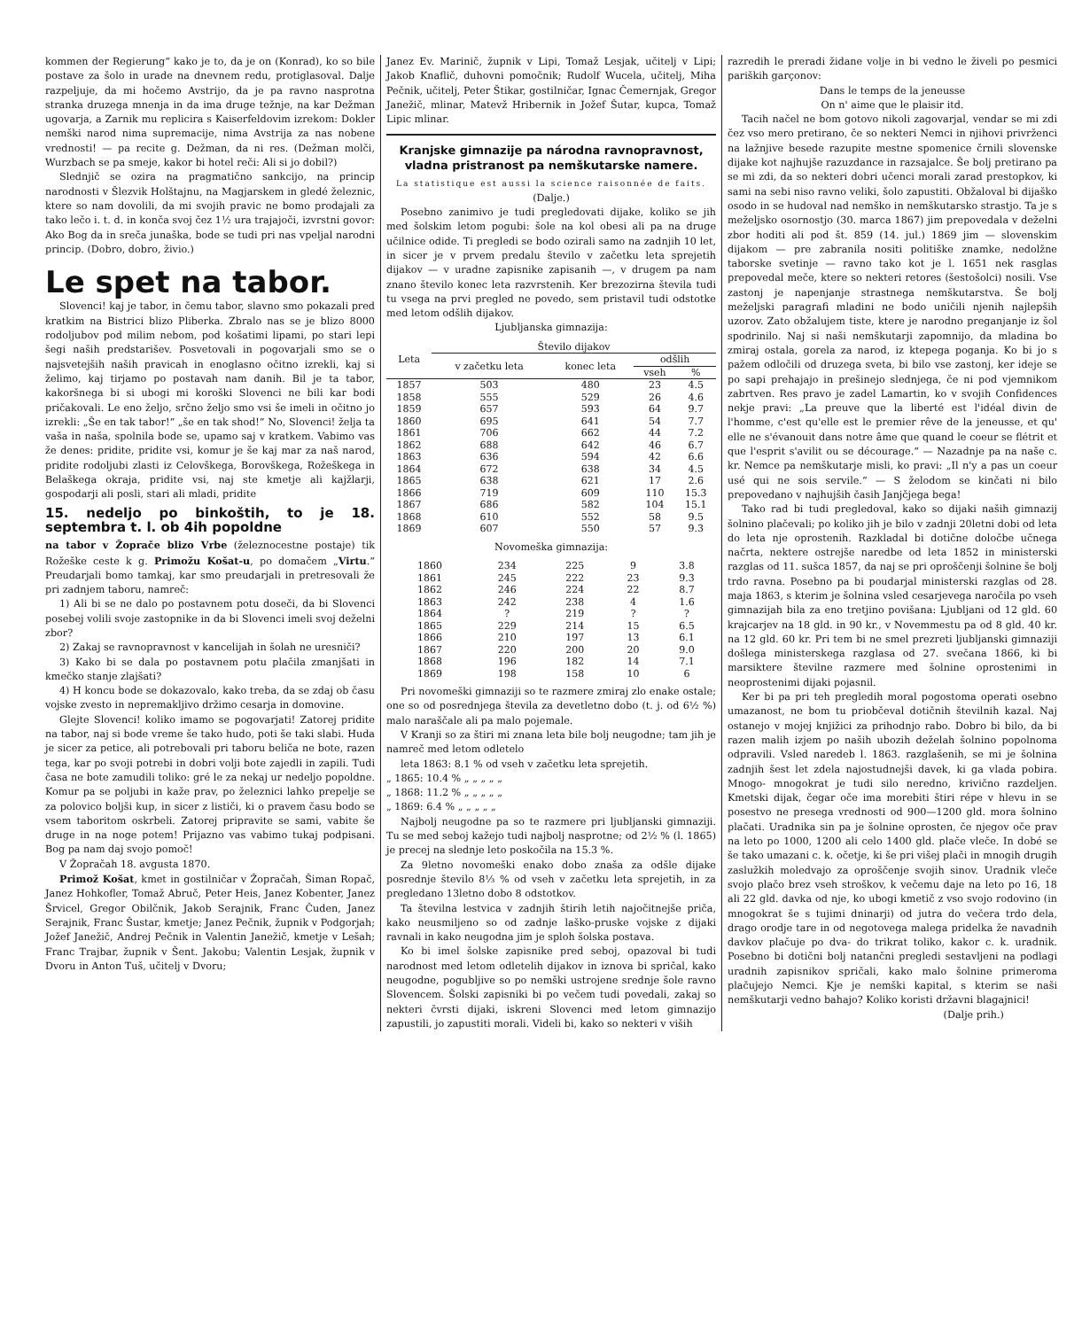kommen der Regierung“ kako je to, da je on (Konrad), ko so bile postave za šolo in urade na dnevnem redu, protiglasoval. Dalje razpeljuje, da mi hočemo Avstrijo, da je pa ravno nasprotna stranka druzega mnenja in da ima druge težnje, na kar Dežman ugovarja, a Zarnik mu replicira s Kaiserfeldovim izrekom: Dokler nemški narod nima supremacije, nima Avstrija za nas nobene vrednosti! — pa recite g. Dežman, da ni res. (Dežman molči, Wurzbach se pa smeje, kakor bi hotel reči: Ali si jo dobil?)
Slednjič se ozira na pragmatično sankcijo, na princip narodnosti v Šlezvik Holštajnu, na Magjarskem in gledé železnic, ktere so nam dovolili, da mi svojih pravic ne bomo prodajali za tako lečo i. t. d. in konča svoj čez 1½ ura trajajoči, izvrstni govor: Ako Bog da in sreča junaška, bode se tudi pri nas vpeljal narodni princip. (Dobro, dobro, živio.)
Le spet na tabor.
Slovenci! kaj je tabor, in čemu tabor, slavno smo pokazali pred kratkim na Bistrici blizo Pliberka. Zbralo nas se je blizo 8000 rodoljubov pod milim nebom, pod košatimi lipami, po stari lepi šegi naših predstarišev. Posvetovali in pogovarjali smo se o najsvetejših naših pravicah in enoglasno očitno izrekli, kaj si želimo, kaj tirjamo po postavah nam danih. Bil je ta tabor, kakoršnega bi si ubogi mi koroški Slovenci ne bili kar bodi pričakovali. Le eno željo, srčno željo smo vsi še imeli in očitno jo izrekli: „Še en tak tabor!“ „še en tak shod!“ No, Slovenci! želja ta vaša in naša, spolnila bode se, upamo saj v kratkem. Vabimo vas že denes: pridite, pridite vsi, komur je še kaj mar za naš narod, pridite rodoljubi zlasti iz Celovškega, Borovškega, Rožeškega in Belaškega okraja, pridite vsi, naj ste kmetje ali kajžlarji, gospodarji ali posli, stari ali mladi, pridite
15. nedeljo po binkoštih, to je 18. septembra t. l. ob 4ih popoldne
na tabor v Žoprače blizo Vrbe (železnocestne postaje) tik Rožeške ceste k g. Primožu Košat-u, po domačem „Virtu.“ Preudarjali bomo tamkaj, kar smo preudarjali in pretresovali že pri zadnjem taboru, namreč:
1) Ali bi se ne dalo po postavnem potu doseči, da bi Slovenci posebej volili svoje zastopnike in da bi Slovenci imeli svoj deželni zbor?
2) Zakaj se ravnopravnost v kancelijah in šolah ne uresniči?
3) Kako bi se dala po postavnem potu plačila zmanjšati in kmečko stanje zlajšati?
4) H koncu bode se dokazovalo, kako treba, da se zdaj ob času vojske zvesto in nepremakljivo držimo cesarja in domovine.
Glejte Slovenci! koliko imamo se pogovarjati! Zatorej pridite na tabor, naj si bode vreme še tako hudo, poti še taki slabi. Huda je sicer za petice, ali potrebovali pri taboru beliča ne bote, razen tega, kar po svoji potrebi in dobri volji bote zajedli in zapili. Tudi časa ne bote zamudili toliko: gré le za nekaj ur nedeljo popoldne. Komur pa se poljubi in kaže prav, po železnici lahko prepelje se za polovico boljši kup, in sicer z lističi, ki o pravem času bodo se vsem taboritom oskrbeli. Zatorej pripravite se sami, vabite še druge in na noge potem! Prijazno vas vabimo tukaj podpisani. Bog pa nam daj svojo pomoč!
V Žopračah 18. avgusta 1870.
Primož Košat, kmet in gostilničar v Žopračah, Šiman Ropač, Janez Hohkofler, Tomaž Abruč, Peter Heis, Janez Kobenter, Janez Šrvicel, Gregor Obilčnik, Jakob Serajnik, Franc Čuden, Janez Serajnik, Franc Šustar, kmetje; Janez Pečnik, župnik v Podgorjah; Jožef Janežič, Andrej Pečnik in Valentin Janežič, kmetje v Lešah; Franc Trajbar, župnik v Šent. Jakobu; Valentin Lesjak, župnik v Dvoru in Anton Tuš, učitelj v Dvoru;
Janez Ev. Marinič, župnik v Lipi, Tomaž Lesjak, učitelj v Lipi; Jakob Knaflič, duhovni pomočnik; Rudolf Wucela, učitelj, Miha Pečnik, učitelj, Peter Štikar, gostilničar, Ignac Čemernjak, Gregor Janežič, mlinar, Matevž Hribernik in Jožef Šutar, kupca, Tomaž Lipic mlinar.
Kranjske gimnazije pa národna ravnopravnost, vladna pristranost pa nemškutarske namere.
La statistique est aussi la science raisonnée de faits.
(Dalje.)
Posebno zanimivo je tudi pregledovati dijake, koliko se jih med šolskim letom pogubi: šole na kol obesi ali pa na druge učilnice odide. Ti pregledi se bodo ozirali samo na zadnjih 10 let, in sicer je v prvem predalu število v začetku leta sprejetih dijakov — v uradne zapisnike zapisanih —, v drugem pa nam znano število konec leta razvrstenih. Ker brezozirna števila tudi tu vsega na prvi pregled ne povedo, sem pristavil tudi odstotke med letom odšlih dijakov.
Ljubljanska gimnazija:
| Leta | Število dijakov | | | |
| --- | --- | --- | --- | --- |
| | v začetku leta | konec leta | odšlih | |
| | | | vseh | % |
| 1857 | 503 | 480 | 23 | 4.5 |
| 1858 | 555 | 529 | 26 | 4.6 |
| 1859 | 657 | 593 | 64 | 9.7 |
| 1860 | 695 | 641 | 54 | 7.7 |
| 1861 | 706 | 662 | 44 | 7.2 |
| 1862 | 688 | 642 | 46 | 6.7 |
| 1863 | 636 | 594 | 42 | 6.6 |
| 1864 | 672 | 638 | 34 | 4.5 |
| 1865 | 638 | 621 | 17 | 2.6 |
| 1866 | 719 | 609 | 110 | 15.3 |
| 1867 | 686 | 582 | 104 | 15.1 |
| 1868 | 610 | 552 | 58 | 9.5 |
| 1869 | 607 | 550 | 57 | 9.3 |
Novomeška gimnazija:
| 1860 | 234 | 225 | 9 | 3.8 |
| 1861 | 245 | 222 | 23 | 9.3 |
| 1862 | 246 | 224 | 22 | 8.7 |
| 1863 | 242 | 238 | 4 | 1.6 |
| 1864 | ? | 219 | ? | ? |
| 1865 | 229 | 214 | 15 | 6.5 |
| 1866 | 210 | 197 | 13 | 6.1 |
| 1867 | 220 | 200 | 20 | 9.0 |
| 1868 | 196 | 182 | 14 | 7.1 |
| 1869 | 198 | 158 | 10 | 6 |
Pri novomeški gimnaziji so te razmere zmiraj zlo enake ostale; one so od posrednjega števila za devetletno dobo (t. j. od 6½ %) malo naraščale ali pa malo pojemale.
V Kranji so za štiri mi znana leta bile bolj neugodne; tam jih je namreč med letom odletelo
leta 1863: 8.1 % od vseh v začetku leta sprejetih.
„ 1865: 10.4 % „ „ „ „ „
„ 1868: 11.2 % „ „ „ „ „
„ 1869: 6.4 % „ „ „ „ „
Najbolj neugodne pa so te razmere pri ljubljanski gimnaziji. Tu se med seboj kažejo tudi najbolj nasprotne; od 2½ % (l. 1865) je precej na slednje leto poskočila na 15.3 %.
Za 9letno novomeški enako dobo znaša za odšle dijake posrednje število 8⅓ % od vseh v začetku leta sprejetih, in za pregledano 13letno dobo 8 odstotkov.
Ta številna lestvica v zadnjih štirih letih najočitnejše priča, kako neusmiljeno so od zadnje laško-pruske vojske z dijaki ravnali in kako neugodna jim je sploh šolska postava.
Ko bi imel šolske zapisnike pred seboj, opazoval bi tudi narodnost med letom odletelih dijakov in iznova bi spričal, kako neugodne, pogubljive so po nemški ustrojene srednje šole ravno Slovencem. Šolski zapisniki bi po večem tudi povedali, zakaj so nekteri čvrsti dijaki, iskreni Slovenci med letom gimnazijo zapustili, jo zapustiti morali. Videli bi, kako so nekteri v viših
razredih le preradi židane volje in bi vedno le živeli po pesmici pariških garçonov:
Dans le temps de la jeneusse
On n' aime que le plaisir itd.
Tacih načel ne bom gotovo nikoli zagovarjal, vendar se mi zdi čez vso mero pretirano, če so nekteri Nemci in njihovi privrženci na lažnjive besede razupite mestne spomenice črnili slovenske dijake kot najhujše razuzdance in razsajalce. Še bolj pretirano pa se mi zdi, da so nekteri dobri učenci morali zarad prestopkov, ki sami na sebi niso ravno veliki, šolo zapustiti. Obžaloval bi dijaško osodo in se hudoval nad nemško in nemškutarsko strastjo. Ta je s meželjsko osornostjo (30. marca 1867) jim prepovedala v deželni zbor hoditi ali pod št. 859 (14. jul.) 1869 jim — slovenskim dijakom — pre zabranila nositi politiške znamke, nedolžne taborske svetinje — ravno tako kot je l. 1651 nek rasglas prepovedal meče, ktere so nekteri retores (šestošolci) nosili. Vse zastonj je napenjanje strastnega nemškutarstva. Še bolj meželjski paragrafi mladini ne bodo uničili njenih najlepših uzorov. Zato obžalujem tiste, ktere je narodno preganjanje iz šol spodrinilo. Naj si naši nemškutarji zapomnijo, da mladina bo zmiraj ostala, gorela za narod, iz ktерega poganja. Ko bi jo s pažem odločili od druzega sveta, bi bilo vse zastonj, ker ideje se po sapi prehajajo in prešinejo slednjega, če ni pod vjemnikom zabrtven. Res pravo je zadel Lamartin, ko v svojih Confidences nekje pravi: „La preuve que la liberté est l'idéal divin de l'homme, c'est qu'elle est le premier rêve de la jeneusse, et qu' elle ne s'évanouit dans notre âme que quand le coeur se flétrit et que l'esprit s'avilit ou se décourage.“ — Nazadnje pa na naše c. kr. Nemce pa nemškutarje misli, ko pravi: „Il n'y a pas un coeur usé qui ne sois servile.“ — S želodom se kinčati ni bilo prepovedano v najhujših časih Janjčjega bega!
Tako rad bi tudi pregledoval, kako so dijaki naših gimnazij šolnino plačevali; po koliko jih je bilo v zadnji 20letni dobi od leta do leta nje oprostenih. Razkladal bi dotične določbe učnega načrta, nektere ostrejše naredbe od leta 1852 in ministerski razglas od 11. sušca 1857, da naj se pri oproščenji šolnine še bolj trdo ravna. Posebno pa bi poudarjal ministerski razglas od 28. maja 1863, s kterim je šolnina vsled cesarjevega naročila po vseh gimnazijah bila za eno tretjino povišana: Ljubljani od 12 gld. 60 krajcarjev na 18 gld. in 90 kr., v Novemmestu pa od 8 gld. 40 kr. na 12 gld. 60 kr. Pri tem bi ne smel prezreti ljubljanski gimnaziji došlega ministerskega razglasa od 27. svečana 1866, ki bi marsiktere številne razmere med šolnine oprostenimi in neoprostenimi dijaki pojasnil.
Ker bi pa pri teh pregledih moral pogostoma operati osebno umazanost, ne bom tu priobčeval dotičnih številnih kazal. Naj ostanejo v mojej knjižici za prihodnjo rabo. Dobro bi bilo, da bi razen malih izjem po naših ubozih deželah šolnino popolnoma odpravili. Vsled naredeb l. 1863. razglašenih, se mi je šolnina zadnjih šest let zdela najostudnejši davek, ki ga vlada pobira. Mnogo- mnogokrat je tudi silo neredno, krivično razdeljen. Kmetski dijak, čegar oče ima morebiti štiri répe v hlevu in se posestvo ne presega vrednosti od 900—1200 gld. mora šolnino plačati. Uradnika sin pa je šolnine oprosten, če njegov oče prav na leto po 1000, 1200 ali celo 1400 gld. plače vleče. In dobé se še tako umazani c. k. očetje, ki še pri višej plači in mnogih drugih zaslužkih moledvajo za oproščenje svojih sinov. Uradnik vleče svojo plačo brez vseh stroškov, k večemu daje na leto po 16, 18 ali 22 gld. davka od nje, ko ubogi kmetič z vso svojo rodovino (in mnogokrat še s tujimi dninarji) od jutra do večera trdo dela, drago orodje tare in od negotovega malega pridelka že navadnih davkov plačuje po dva- do trikrat toliko, kakor c. k. uradnik. Posebno bi dotični bolj natančni pregledi sestavljeni na podlagi uradnih zapisnikov spričali, kako malo šolnine primeroma plačujejo Nemci. Kje je nemški kapital, s kterim se naši nemškutarji vedno bahajo? Koliko koristi državni blagajnici!
(Dalje prih.)